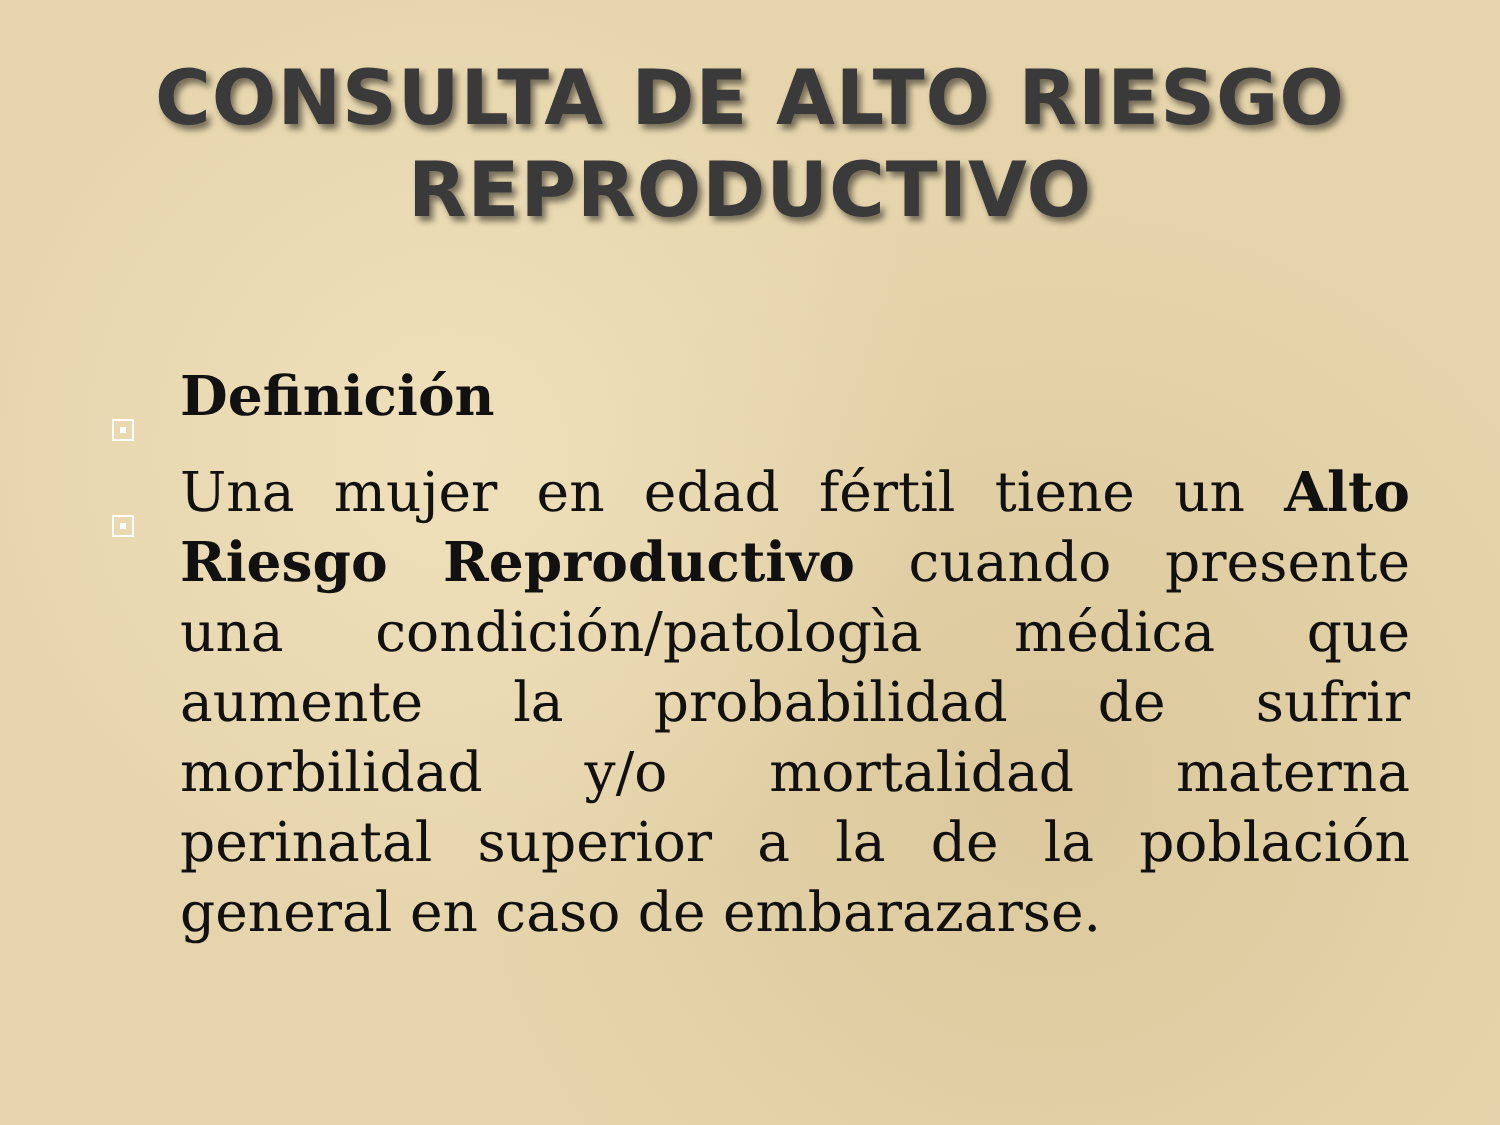CONSULTA DE ALTO RIESGO
REPRODUCTIVO
Definición
Una mujer en edad fértil tiene un Alto Riesgo Reproductivo cuando presente una condición/patologìa médica que aumente la probabilidad de sufrir morbilidad y/o mortalidad materna perinatal superior a la de la población general en caso de embarazarse.